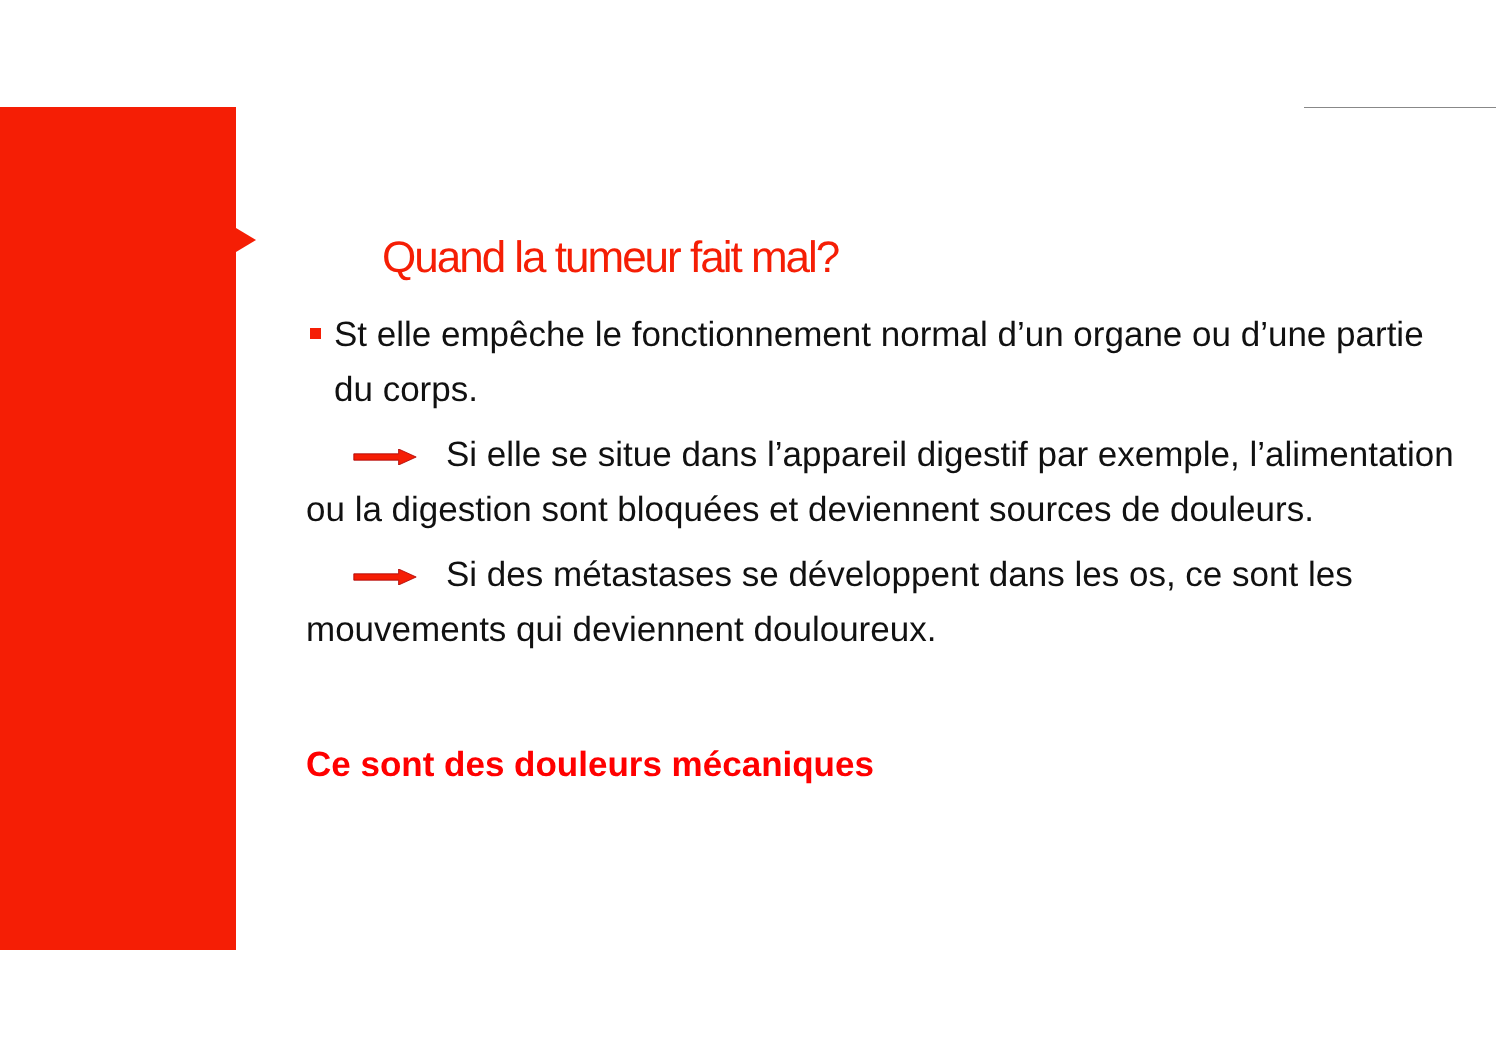Quand la tumeur fait mal?
St elle empêche le fonctionnement normal d’un organe ou d’une partie du corps.
Si elle se situe dans l’appareil digestif par exemple, l’alimentation ou la digestion sont bloquées et deviennent sources de douleurs.
Si des métastases se développent dans les os, ce sont les mouvements qui deviennent douloureux.
Ce sont des douleurs mécaniques